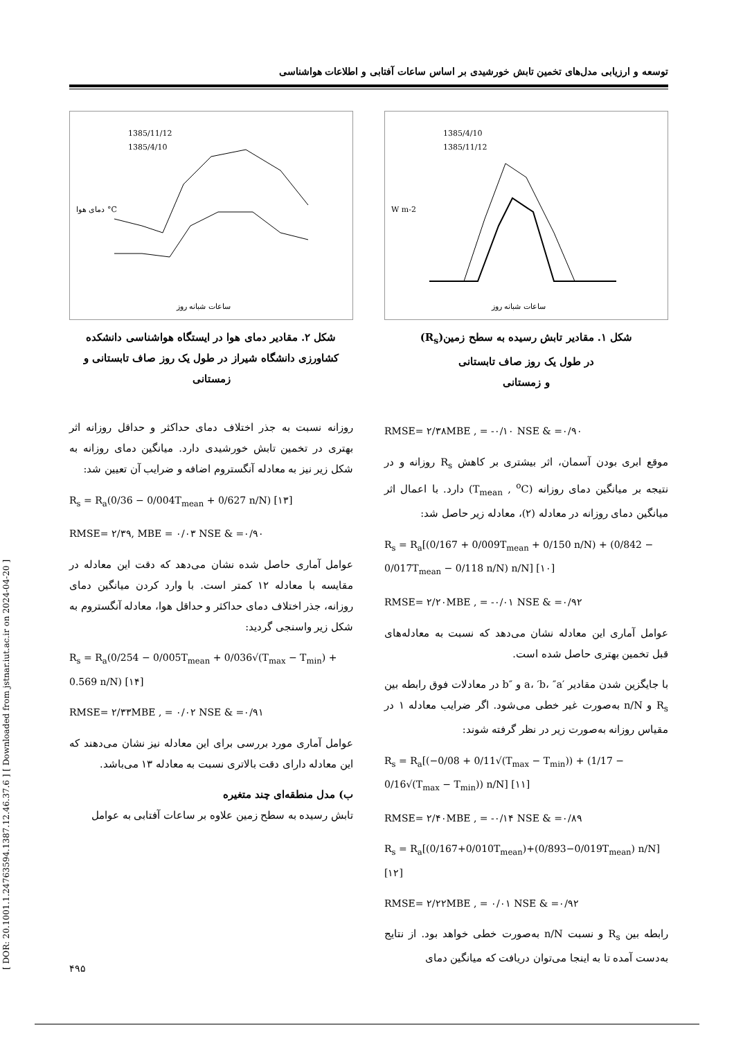[ DOR: 20.1001.1.24763594.1387.12.46.37.6 ] [ Downloaded from jstnar.iut.ac.ir on 2024-04-20 ]
توسعه و ارزیابی مدل‌های تخمین تابش خورشیدی بر اساس ساعات آفتابی و اطلاعات هواشناسی
1385/4/10
1385/11/12
ساعات شبانه روز
W m-2
شکل ۱. مقادیر تابش رسیده به سطح زمین(R<sub>s</sub>)
در طول یک روز صاف تابستانی
و زمستانی
RMSE= ۲/۳۸MBE , = -۰/۱۰ NSE & =۰/۹۰
موقع ابری بودن آسمان، اثر بیشتری بر کاهش R<sub>s</sub> روزانه و در نتیجه بر میانگین دمای روزانه (T<sub>mean</sub> , <sup>o</sup>C) دارد. با اعمال اثر میانگین دمای روزانه در معادله (۲)، معادله زیر حاصل شد:
R<sub>s</sub> = R<sub>a</sub>[(0/167 + 0/009T<sub>mean</sub> + 0/150 n/N) + (0/842 − 0/017T<sub>mean</sub> − 0/118 n/N) n/N] [۱۰]
RMSE= ۲/۲۰MBE , = -۰/۰۱ NSE & =۰/۹۲
عوامل آماری این معادله نشان می‌دهد که نسبت به معادله‌های قبل تخمین بهتری حاصل شده است.
با جایگزین شدن مقادیر ′a، ′b، ″a و ″b در معادلات فوق رابطه بین R<sub>s</sub> و n/N به‌صورت غیر خطی می‌شود. اگر ضرایب معادله ۱ در مقیاس روزانه به‌صورت زیر در نظر گرفته شوند:
R<sub>s</sub> = R<sub>a</sub>[(−0/08 + 0/11√(T<sub>max</sub> − T<sub>min</sub>)) + (1/17 − 0/16√(T<sub>max</sub> − T<sub>min</sub>)) n/N] [۱۱]
RMSE= ۲/۴۰MBE , = -۰/۱۴ NSE & =۰/۸۹
R<sub>s</sub> = R<sub>a</sub>[(0/167+0/010T<sub>mean</sub>)+(0/893−0/019T<sub>mean</sub>) n/N] [۱۲]
RMSE= ۲/۲۲MBE , = ۰/۰۱ NSE & =۰/۹۲
رابطه بین R<sub>s</sub> و نسبت n/N به‌صورت خطی خواهد بود. از نتایج به‌دست آمده تا به اینجا می‌توان دریافت که میانگین دمای
1385/11/12
1385/4/10
ساعات شبانه روز
دمای هوا °C
شکل ۲. مقادیر دمای هوا در ایستگاه هواشناسی دانشکده کشاورزی دانشگاه شیراز در طول یک روز صاف تابستانی و زمستانی
روزانه نسبت به جذر اختلاف دمای حداکثر و حداقل روزانه اثر بهتری در تخمین تابش خورشیدی دارد. میانگین دمای روزانه به شکل زیر نیز به معادله آنگستروم اضافه و ضرایب آن تعیین شد:
R<sub>s</sub> = R<sub>a</sub>(0/36 − 0/004T<sub>mean</sub> + 0/627 n/N) [۱۳]
RMSE= ۲/۳۹, MBE = ۰/۰۳ NSE & =۰/۹۰
عوامل آماری حاصل شده نشان می‌دهد که دقت این معادله در مقایسه با معادله ۱۲ کمتر است. با وارد کردن میانگین دمای روزانه، جذر اختلاف دمای حداکثر و حداقل هوا، معادله آنگستروم به شکل زیر واسنجی گردید:
R<sub>s</sub> = R<sub>a</sub>(0/254 − 0/005T<sub>mean</sub> + 0/036√(T<sub>max</sub> − T<sub>min</sub>) + 0.569 n/N) [۱۴]
RMSE= ۲/۳۳MBE , = ۰/۰۲ NSE & =۰/۹۱
عوامل آماری مورد بررسی برای این معادله نیز نشان می‌دهند که این معادله دارای دقت بالاتری نسبت به معادله ۱۳ می‌باشد.
ب) مدل منطقه‌ای چند متغیره
تابش رسیده به سطح زمین علاوه بر ساعات آفتابی به عوامل
۴۹۵